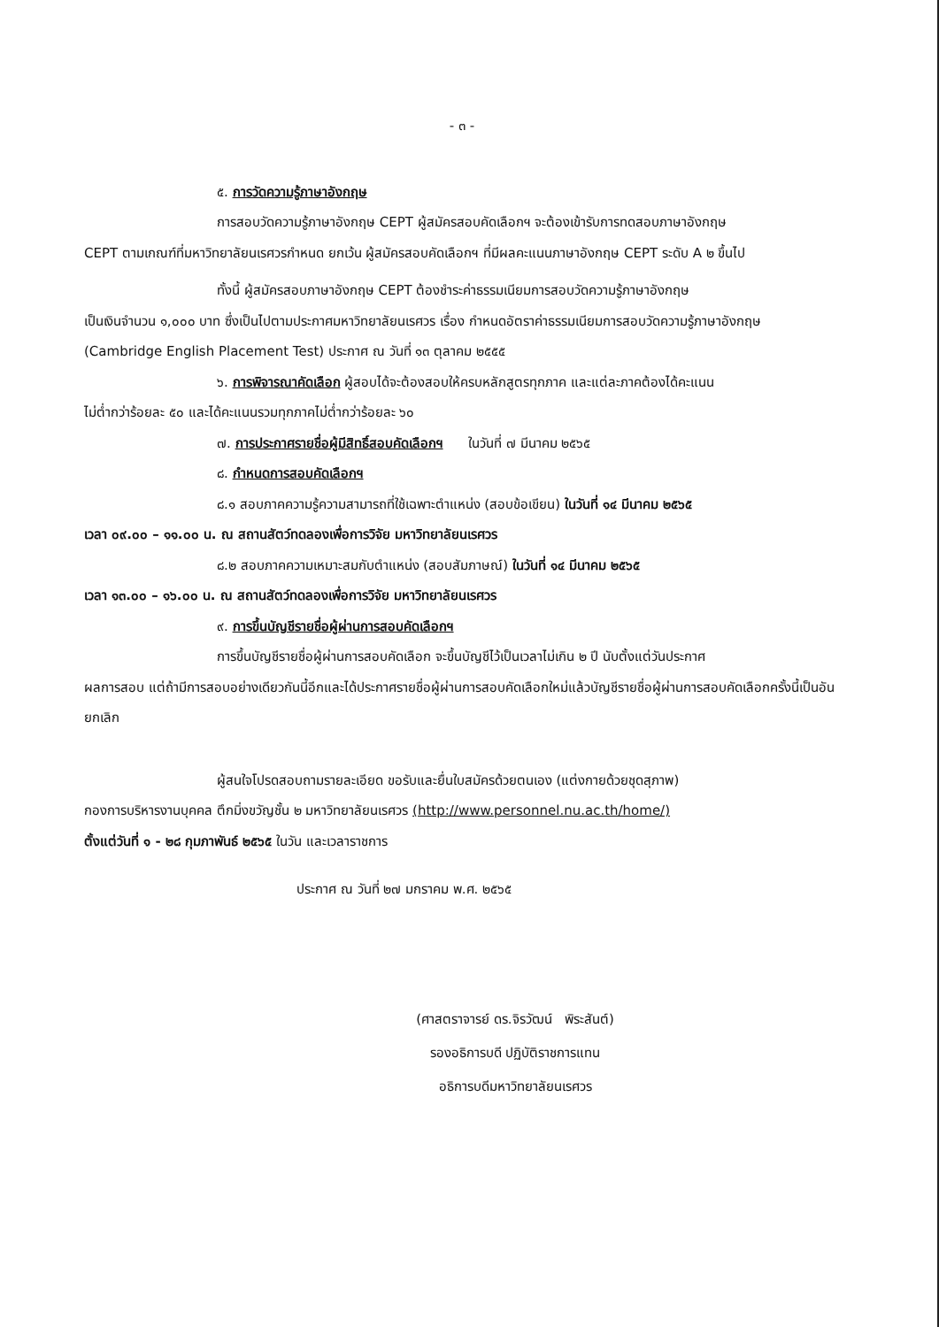- ๓ -
๕. การวัดความรู้ภาษาอังกฤษ
การสอบวัดความรู้ภาษาอังกฤษ CEPT ผู้สมัครสอบคัดเลือกฯ จะต้องเข้ารับการทดสอบภาษาอังกฤษ
CEPT ตามเกณฑ์ที่มหาวิทยาลัยนเรศวรกำหนด ยกเว้น ผู้สมัครสอบคัดเลือกฯ ที่มีผลคะแนนภาษาอังกฤษ CEPT ระดับ A ๒ ขึ้นไป
ทั้งนี้ ผู้สมัครสอบภาษาอังกฤษ CEPT ต้องชำระค่าธรรมเนียมการสอบวัดความรู้ภาษาอังกฤษ
เป็นเงินจำนวน ๑,๐๐๐ บาท ซึ่งเป็นไปตามประกาศมหาวิทยาลัยนเรศวร เรื่อง กำหนดอัตราค่าธรรมเนียมการสอบวัดความรู้ภาษาอังกฤษ (Cambridge English Placement Test) ประกาศ ณ วันที่ ๑๓ ตุลาคม ๒๕๕๕
๖. การพิจารณาคัดเลือก ผู้สอบได้จะต้องสอบให้ครบหลักสูตรทุกภาค และแต่ละภาคต้องได้คะแนน
ไม่ต่ำกว่าร้อยละ ๕๐ และได้คะแนนรวมทุกภาคไม่ต่ำกว่าร้อยละ ๖๐
๗. การประกาศรายชื่อผู้มีสิทธิ์สอบคัดเลือกฯ ในวันที่ ๗ มีนาคม ๒๕๖๕
๘. กำหนดการสอบคัดเลือกฯ
๘.๑ สอบภาคความรู้ความสามารถที่ใช้เฉพาะตำแหน่ง (สอบข้อเขียน) ในวันที่ ๑๔ มีนาคม ๒๕๖๕
เวลา ๐๙.๐๐ – ๑๑.๐๐ น. ณ สถานสัตว์ทดลองเพื่อการวิจัย มหาวิทยาลัยนเรศวร
๘.๒ สอบภาคความเหมาะสมกับตำแหน่ง (สอบสัมภาษณ์) ในวันที่ ๑๔ มีนาคม ๒๕๖๕
เวลา ๑๓.๐๐ – ๑๖.๐๐ น. ณ สถานสัตว์ทดลองเพื่อการวิจัย มหาวิทยาลัยนเรศวร
๙. การขึ้นบัญชีรายชื่อผู้ผ่านการสอบคัดเลือกฯ
การขึ้นบัญชีรายชื่อผู้ผ่านการสอบคัดเลือก จะขึ้นบัญชีไว้เป็นเวลาไม่เกิน ๒ ปี นับตั้งแต่วันประกาศ
ผลการสอบ แต่ถ้ามีการสอบอย่างเดียวกันนี้อีกและได้ประกาศรายชื่อผู้ผ่านการสอบคัดเลือกใหม่แล้วบัญชีรายชื่อผู้ผ่านการสอบคัดเลือกครั้งนี้เป็นอันยกเลิก
ผู้สนใจโปรดสอบถามรายละเอียด ขอรับและยื่นใบสมัครด้วยตนเอง (แต่งกายด้วยชุดสุภาพ)
กองการบริหารงานบุคคล ตึกมิ่งขวัญชั้น ๒ มหาวิทยาลัยนเรศวร (http://www.personnel.nu.ac.th/home/)
ตั้งแต่วันที่ ๑ - ๒๘ กุมภาพันธ์ ๒๕๖๕ ในวัน และเวลาราชการ
ประกาศ ณ วันที่ ๒๗ มกราคม พ.ศ. ๒๕๖๕
(ศาสตราจารย์ ดร.จิรวัฒน์ พิระสันต์)
รองอธิการบดี ปฏิบัติราชการแทน
อธิการบดีมหาวิทยาลัยนเรศวร